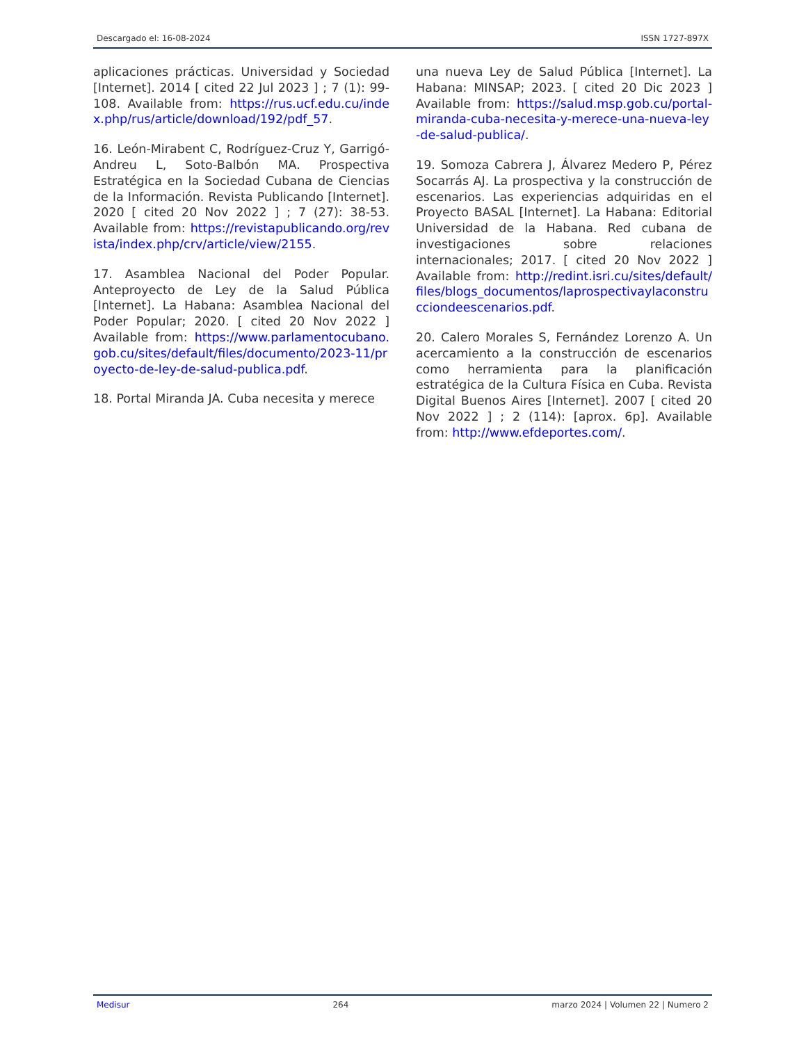Descargado el: 16-08-2024 ISSN 1727-897X
aplicaciones prácticas. Universidad y Sociedad [Internet]. 2014 [ cited 22 Jul 2023 ] ; 7 (1): 99-108. Available from: https://rus.ucf.edu.cu/index.php/rus/article/download/192/pdf_57.
16. León-Mirabent C, Rodríguez-Cruz Y, Garrigó-Andreu L, Soto-Balbón MA. Prospectiva Estratégica en la Sociedad Cubana de Ciencias de la Información. Revista Publicando [Internet]. 2020 [ cited 20 Nov 2022 ] ; 7 (27): 38-53. Available from: https://revistapublicando.org/revista/index.php/crv/article/view/2155.
17. Asamblea Nacional del Poder Popular. Anteproyecto de Ley de la Salud Pública [Internet]. La Habana: Asamblea Nacional del Poder Popular; 2020. [ cited 20 Nov 2022 ] Available from: https://www.parlamentocubano.gob.cu/sites/default/files/documento/2023-11/proyecto-de-ley-de-salud-publica.pdf.
18. Portal Miranda JA. Cuba necesita y merece
una nueva Ley de Salud Pública [Internet]. La Habana: MINSAP; 2023. [ cited 20 Dic 2023 ] Available from: https://salud.msp.gob.cu/portal-miranda-cuba-necesita-y-merece-una-nueva-ley-de-salud-publica/.
19. Somoza Cabrera J, Álvarez Medero P, Pérez Socarrás AJ. La prospectiva y la construcción de escenarios. Las experiencias adquiridas en el Proyecto BASAL [Internet]. La Habana: Editorial Universidad de la Habana. Red cubana de investigaciones sobre relaciones internacionales; 2017. [ cited 20 Nov 2022 ] Available from: http://redint.isri.cu/sites/default/files/blogs_documentos/laprospectivaylaconstrucciondeescenarios.pdf.
20. Calero Morales S, Fernández Lorenzo A. Un acercamiento a la construcción de escenarios como herramienta para la planificación estratégica de la Cultura Física en Cuba. Revista Digital Buenos Aires [Internet]. 2007 [ cited 20 Nov 2022 ] ; 2 (114): [aprox. 6p]. Available from: http://www.efdeportes.com/.
Medisur 264 marzo 2024 | Volumen 22 | Numero 2